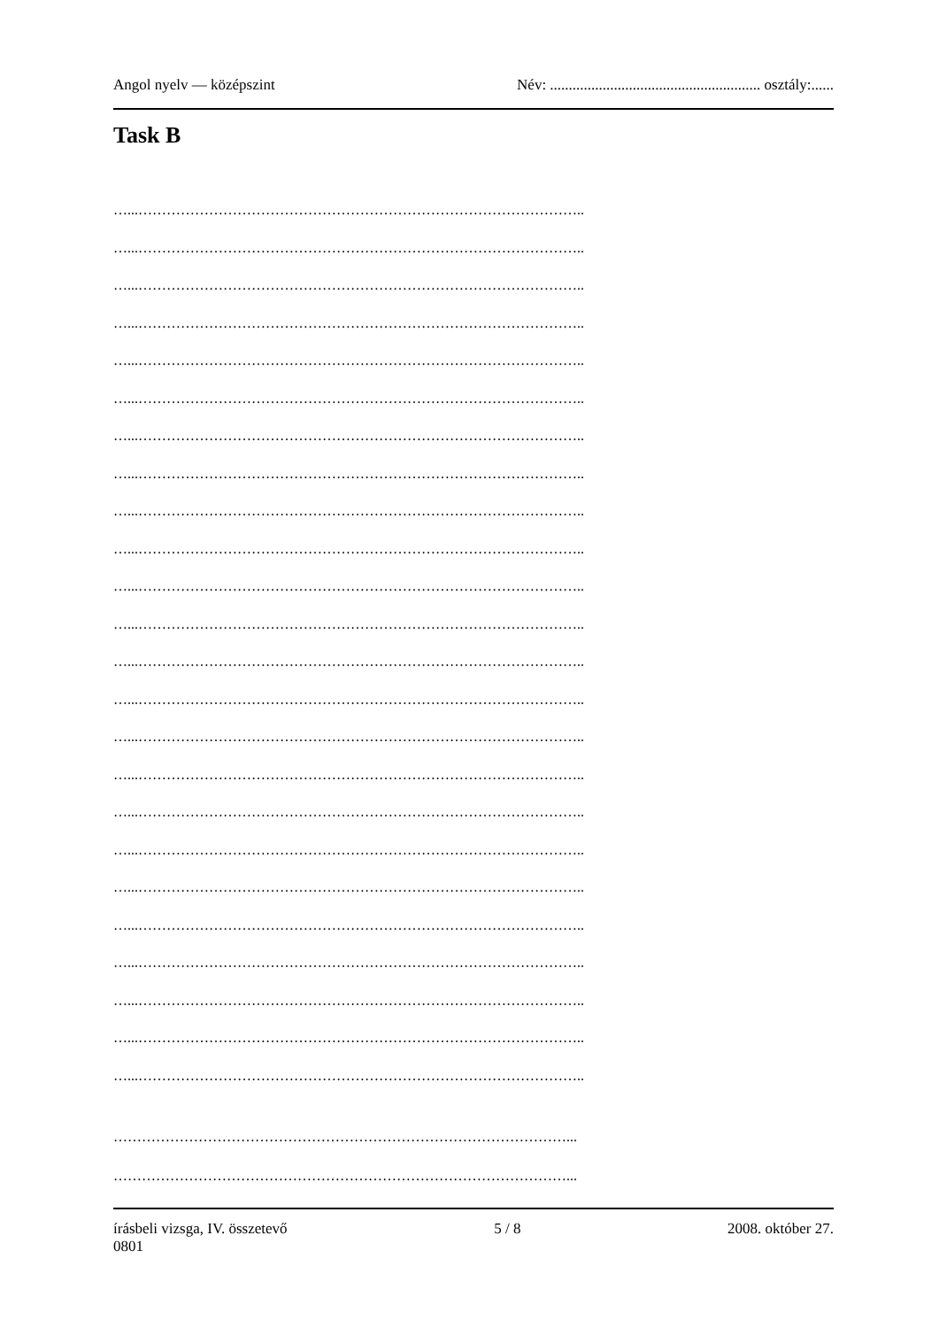Angol nyelv — középszint Név: ........................................................ osztály:......
Task B
…...…………………………………………………………………………………..
…...…………………………………………………………………………………..
…...…………………………………………………………………………………..
…...…………………………………………………………………………………..
…...…………………………………………………………………………………..
…...…………………………………………………………………………………..
…...…………………………………………………………………………………..
…...…………………………………………………………………………………..
…...…………………………………………………………………………………..
…...…………………………………………………………………………………..
…...…………………………………………………………………………………..
…...…………………………………………………………………………………..
…...…………………………………………………………………………………..
…...…………………………………………………………………………………..
…...…………………………………………………………………………………..
…...…………………………………………………………………………………..
…...…………………………………………………………………………………..
…...…………………………………………………………………………………..
…...…………………………………………………………………………………..
…...…………………………………………………………………………………..
…...…………………………………………………………………………………..
…...…………………………………………………………………………………..
…...…………………………………………………………………………………..
…...…………………………………………………………………………………..
……………………………………………………………………………………...
……………………………………………………………………………………...
írásbeli vizsga, IV. összetevő 5 / 8 2008. október 27.
0801